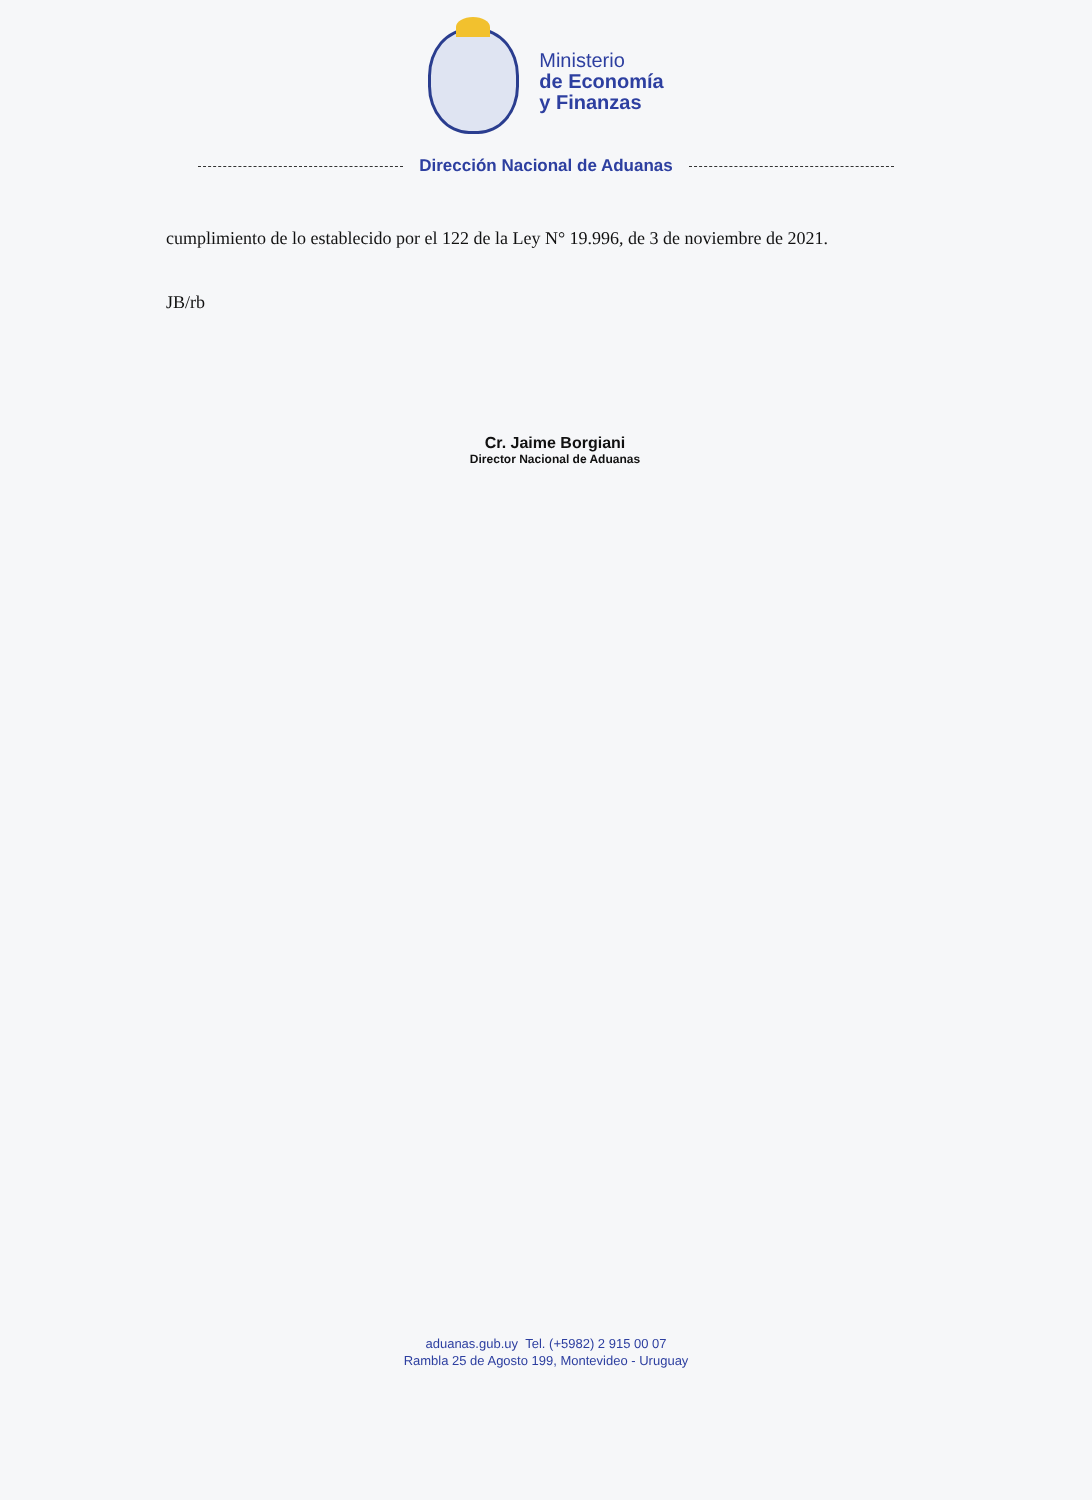Ministerio
de Economía
y Finanzas
Dirección Nacional de Aduanas
cumplimiento de lo establecido por el 122 de la Ley N° 19.996, de 3 de noviembre de 2021.
JB/rb
Cr. Jaime Borgiani
Director Nacional de Aduanas
aduanas.gub.uy Tel. (+5982) 2 915 00 07
Rambla 25 de Agosto 199, Montevideo - Uruguay